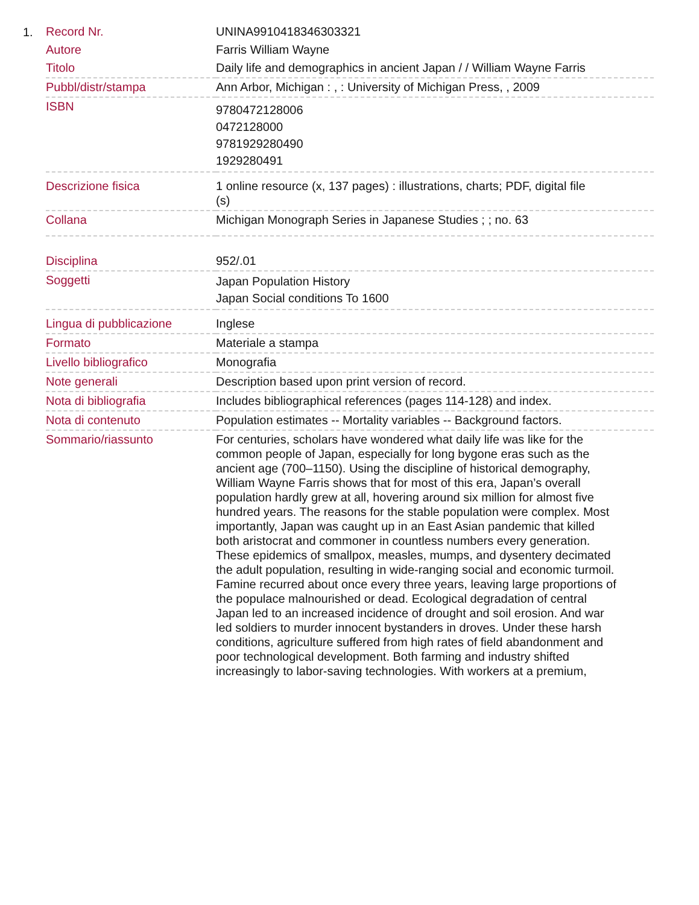1.
| Record Nr. | UNINA9910418346303321 |
| Autore | Farris William Wayne |
| Titolo | Daily life and demographics in ancient Japan / / William Wayne Farris |
| Pubbl/distr/stampa | Ann Arbor, Michigan : , : University of Michigan Press, , 2009 |
| ISBN | 9780472128006 0472128000 9781929280490 1929280491 |
| Descrizione fisica | 1 online resource (x, 137 pages) : illustrations, charts; PDF, digital file (s) |
| Collana | Michigan Monograph Series in Japanese Studies ; ; no. 63 |
| Disciplina | 952/.01 |
| Soggetti | Japan Population History Japan Social conditions To 1600 |
| Lingua di pubblicazione | Inglese |
| Formato | Materiale a stampa |
| Livello bibliografico | Monografia |
| Note generali | Description based upon print version of record. |
| Nota di bibliografia | Includes bibliographical references (pages 114-128) and index. |
| Nota di contenuto | Population estimates -- Mortality variables -- Background factors. |
| Sommario/riassunto | For centuries, scholars have wondered what daily life was like for the common people of Japan, especially for long bygone eras such as the ancient age (700–1150). Using the discipline of historical demography, William Wayne Farris shows that for most of this era, Japan’s overall population hardly grew at all, hovering around six million for almost five hundred years. The reasons for the stable population were complex. Most importantly, Japan was caught up in an East Asian pandemic that killed both aristocrat and commoner in countless numbers every generation. These epidemics of smallpox, measles, mumps, and dysentery decimated the adult population, resulting in wide-ranging social and economic turmoil. Famine recurred about once every three years, leaving large proportions of the populace malnourished or dead. Ecological degradation of central Japan led to an increased incidence of drought and soil erosion. And war led soldiers to murder innocent bystanders in droves. Under these harsh conditions, agriculture suffered from high rates of field abandonment and poor technological development. Both farming and industry shifted increasingly to labor-saving technologies. With workers at a premium, |